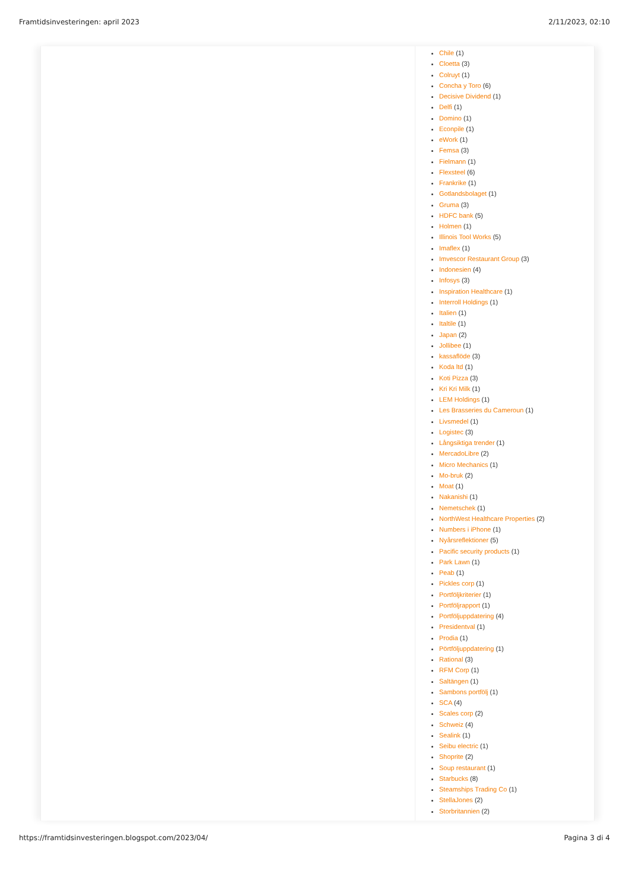Framtidsinvesteringen: april 2023 2/11/2023, 02:10
Chile (1)
Cloetta (3)
Colruyt (1)
Concha y Toro (6)
Decisive Dividend (1)
Delfi (1)
Domino (1)
Econpile (1)
eWork (1)
Femsa (3)
Fielmann (1)
Flexsteel (6)
Frankrike (1)
Gotlandsbolaget (1)
Gruma (3)
HDFC bank (5)
Holmen (1)
Illinois Tool Works (5)
Imaflex (1)
Imvescor Restaurant Group (3)
Indonesien (4)
Infosys (3)
Inspiration Healthcare (1)
Interroll Holdings (1)
Italien (1)
Italtile (1)
Japan (2)
Jollibee (1)
kassaflöde (3)
Koda ltd (1)
Koti Pizza (3)
Kri Kri Milk (1)
LEM Holdings (1)
Les Brasseries du Cameroun (1)
Livsmedel (1)
Logistec (3)
Långsiktiga trender (1)
MercadoLibre (2)
Micro Mechanics (1)
Mo-bruk (2)
Moat (1)
Nakanishi (1)
Nemetschek (1)
NorthWest Healthcare Properties (2)
Numbers i iPhone (1)
Nyårsreflektioner (5)
Pacific security products (1)
Park Lawn (1)
Peab (1)
Pickles corp (1)
Portföljkriterier (1)
Portföljrapport (1)
Portföljuppdatering (4)
Presidentval (1)
Prodia (1)
Pörtföljuppdatering (1)
Rational (3)
RFM Corp (1)
Saltängen (1)
Sambons portfölj (1)
SCA (4)
Scales corp (2)
Schweiz (4)
Sealink (1)
Seibu electric (1)
Shoprite (2)
Soup restaurant (1)
Starbucks (8)
Steamships Trading Co (1)
StellaJones (2)
Storbritannien (2)
https://framtidsinvesteringen.blogspot.com/2023/04/ Pagina 3 di 4